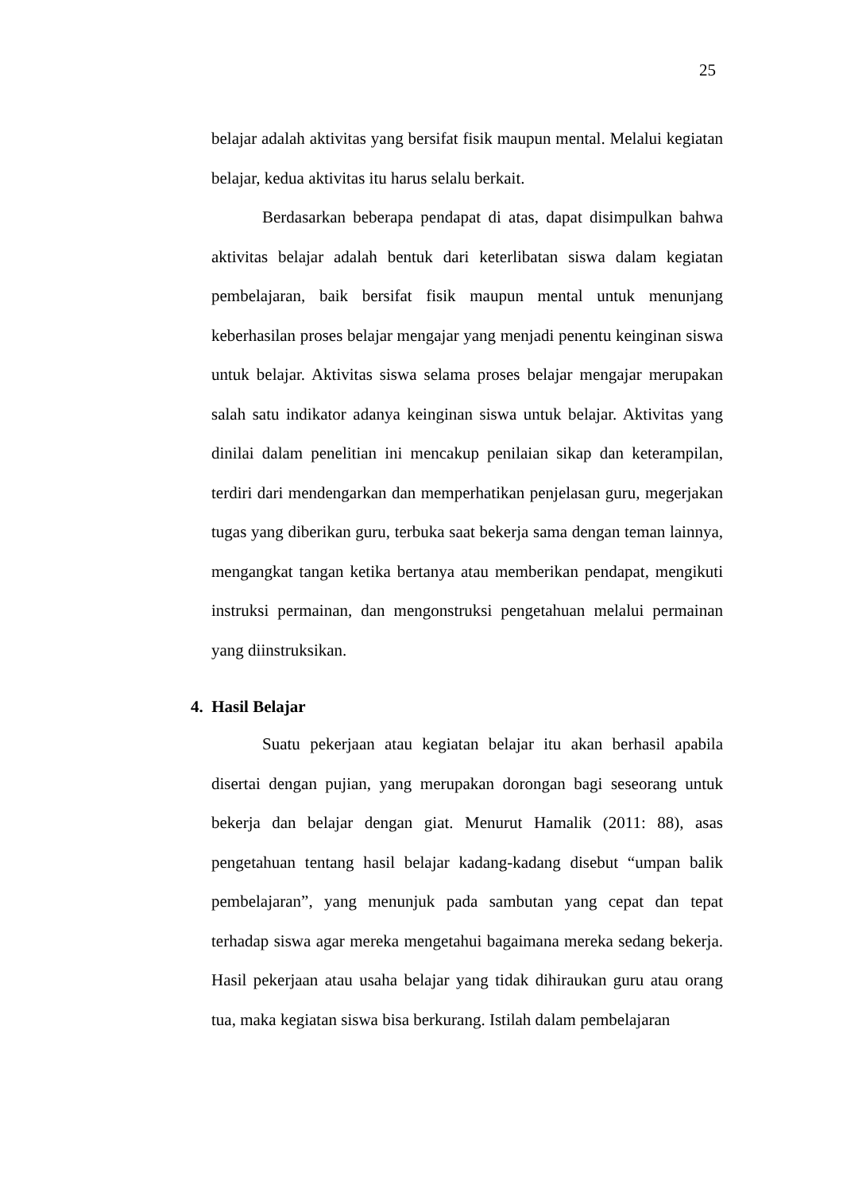25
belajar adalah aktivitas yang bersifat fisik maupun mental. Melalui kegiatan belajar, kedua aktivitas itu harus selalu berkait.
Berdasarkan beberapa pendapat di atas, dapat disimpulkan bahwa aktivitas belajar adalah bentuk dari keterlibatan siswa dalam kegiatan pembelajaran, baik bersifat fisik maupun mental untuk menunjang keberhasilan proses belajar mengajar yang menjadi penentu keinginan siswa untuk belajar. Aktivitas siswa selama proses belajar mengajar merupakan salah satu indikator adanya keinginan siswa untuk belajar. Aktivitas yang dinilai dalam penelitian ini mencakup penilaian sikap dan keterampilan, terdiri dari mendengarkan dan memperhatikan penjelasan guru, megerjakan tugas yang diberikan guru, terbuka saat bekerja sama dengan teman lainnya, mengangkat tangan ketika bertanya atau memberikan pendapat, mengikuti instruksi permainan, dan mengonstruksi pengetahuan melalui permainan yang diinstruksikan.
4. Hasil Belajar
Suatu pekerjaan atau kegiatan belajar itu akan berhasil apabila disertai dengan pujian, yang merupakan dorongan bagi seseorang untuk bekerja dan belajar dengan giat. Menurut Hamalik (2011: 88), asas pengetahuan tentang hasil belajar kadang-kadang disebut “umpan balik pembelajaran”, yang menunjuk pada sambutan yang cepat dan tepat terhadap siswa agar mereka mengetahui bagaimana mereka sedang bekerja. Hasil pekerjaan atau usaha belajar yang tidak dihiraukan guru atau orang tua, maka kegiatan siswa bisa berkurang. Istilah dalam pembelajaran